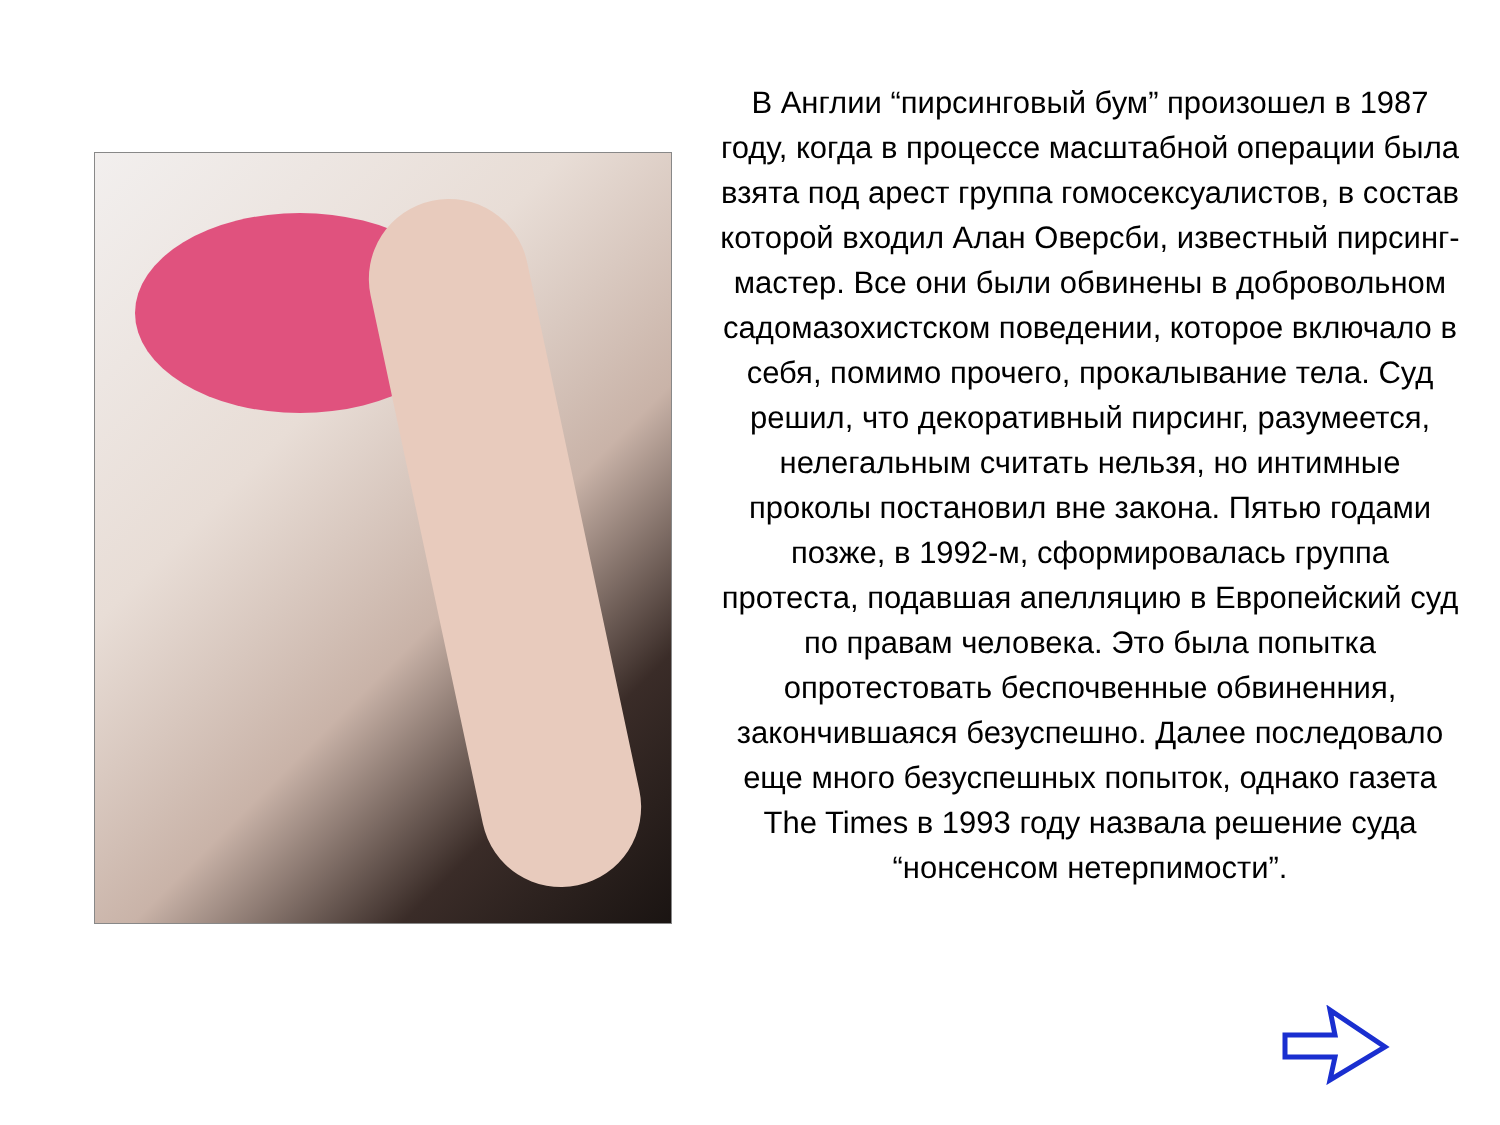В Англии “пирсинговый бум” произошел в 1987 году, когда в процессе масштабной операции была взята под арест группа гомосексуалистов, в состав которой входил Алан Оверсби, известный пирсинг-мастер. Все они были обвинены в добровольном садомазохистском поведении, которое включало в себя, помимо прочего, прокалывание тела. Суд решил, что декоративный пирсинг, разумеется, нелегальным считать нельзя, но интимные проколы постановил вне закона. Пятью годами позже, в 1992-м, сформировалась группа протеста, подавшая апелляцию в Европейский суд по правам человека. Это была попытка опротестовать беспочвенные обвиненния, закончившаяся безуспешно. Далее последовало еще много безуспешных попыток, однако газета The Times в 1993 году назвала решение суда “нонсенсом нетерпимости”.